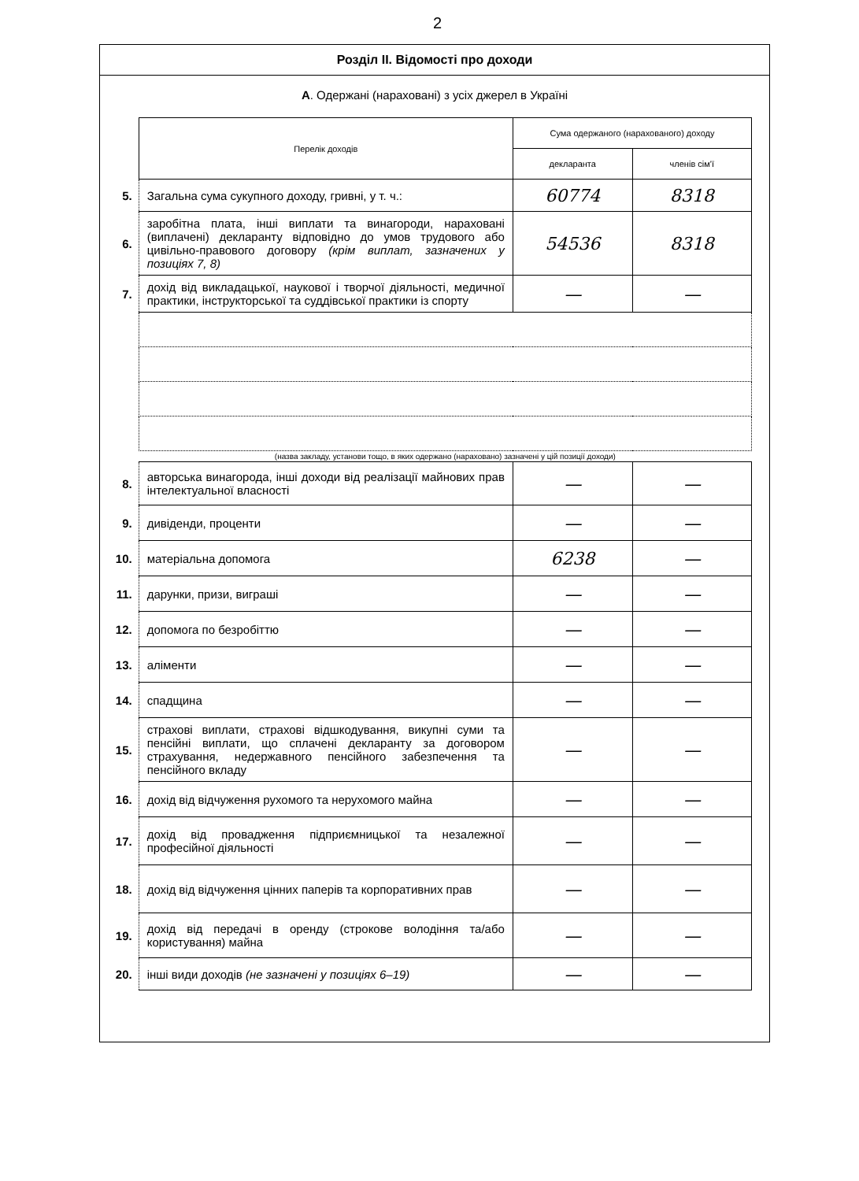2
Розділ II. Відомості про доходи
А. Одержані (нараховані) з усіх джерел в Україні
| | Перелік доходів | Сума одержаного (нарахованого) доходу | |
| | | декларанта | членів сім'ї |
| 5. | Загальна сума сукупного доходу, гривні, у т. ч.: | 60774 | 8318 |
| 6. | заробітна плата, інші виплати та винагороди, нараховані (виплачені) декларанту відповідно до умов трудового або цивільно-правового договору (крім виплат, зазначених у позиціях 7, 8) | 54536 | 8318 |
| 7. | дохід від викладацької, наукової і творчої діяльності, медичної практики, інструкторської та суддівської практики із спорту | — | — |
| | (назва закладу, установи тощо, в яких одержано (нараховано) зазначені у цій позиції доходи) | | |
| 8. | авторська винагорода, інші доходи від реалізації майнових прав інтелектуальної власності | — | — |
| 9. | дивіденди, проценти | — | — |
| 10. | матеріальна допомога | 6238 | — |
| 11. | дарунки, призи, виграші | — | — |
| 12. | допомога по безробіттю | — | — |
| 13. | аліменти | — | — |
| 14. | спадщина | — | — |
| 15. | страхові виплати, страхові відшкодування, викупні суми та пенсійні виплати, що сплачені декларанту за договором страхування, недержавного пенсійного забезпечення та пенсійного вкладу | — | — |
| 16. | дохід від відчуження рухомого та нерухомого майна | — | — |
| 17. | дохід від провадження підприємницької та незалежної професійної діяльності | — | — |
| 18. | дохід від відчуження цінних паперів та корпоративних прав | — | — |
| 19. | дохід від передачі в оренду (строкове володіння та/або користування) майна | — | — |
| 20. | інші види доходів (не зазначені у позиціях 6–19) | — | — |